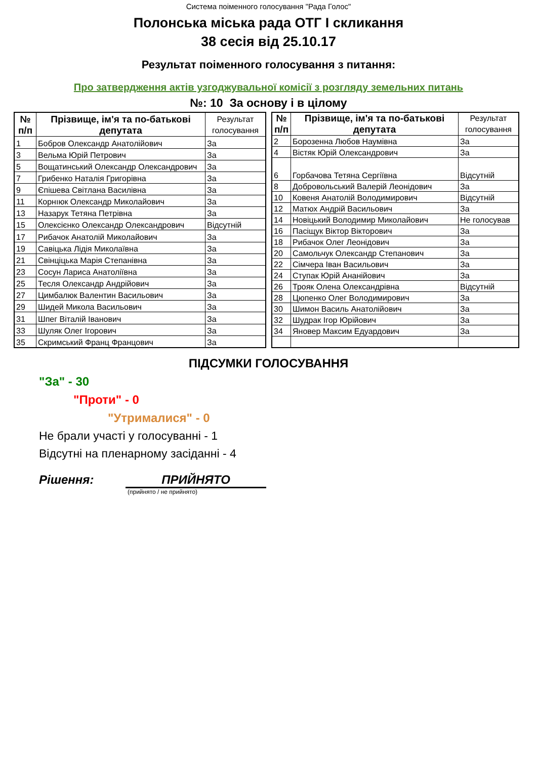Система поіменного голосування "Рада Голос"
Полонська міська рада ОТГ I скликання
38 сесія від 25.10.17
Результат поіменного голосування з питання:
Про затвердження актів узгоджувальної комісії з розгляду земельних питань
№: 10 За основу і в цілому
| № п/п | Прізвище, ім'я та по-батькові депутата | Результат голосування |
| --- | --- | --- |
| 1 | Бобров Олександр Анатолійович | За |
| 3 | Вельма Юрій Петрович | За |
| 5 | Вощатинський Олександр Олександрович | За |
| 7 | Грибенко Наталія Григорівна | За |
| 9 | Єпішева Світлана Василівна | За |
| 11 | Корнıюк Олександр Миколайович | За |
| 13 | Назарук Тетяна Петрівна | За |
| 15 | Олексієнко Олександр Олександрович | Відсутній |
| 17 | Рибачок Анатолій Миколайович | За |
| 19 | Савіцька Лідія Миколаївна | За |
| 21 | Свінціцька Марія Степанівна | За |
| 23 | Сосун Лариса Анатоліївна | За |
| 25 | Тесля Олександр Андрійович | За |
| 27 | Цимбалюк Валентин Васильович | За |
| 29 | Шидей Микола Васильович | За |
| 31 | Шпег Віталій Іванович | За |
| 33 | Шуляк Олег Ігорович | За |
| 35 | Скримський Франц Францович | За |
| № п/п | Прізвище, ім'я та по-батькові депутата | Результат голосування |
| --- | --- | --- |
| 2 | Борозенна Любов Наумівна | За |
| 4 | Вістяк Юрій Олександрович | За |
| 6 | Горбачова Тетяна Сергіївна | Відсутній |
| 8 | Добровольський Валерій Леонідович | За |
| 10 | Ковеня Анатолій Володимирович | Відсутній |
| 12 | Матюх Андрій Васильович | За |
| 14 | Новіцький Володимир Миколайович | Не голосував |
| 16 | Пасіщук Віктор Вікторович | За |
| 18 | Рибачок Олег Леонідович | За |
| 20 | Самольчук Олександр Степанович | За |
| 22 | Сімчера Іван Васильович | За |
| 24 | Ступак Юрій Ананійович | За |
| 26 | Трояк Олена Олександрівна | Відсутній |
| 28 | Цюпенко Олег Володимирович | За |
| 30 | Шимон Василь Анатолійович | За |
| 32 | Шудрак Ігор Юрійович | За |
| 34 | Яновер Максим Едуардович | За |
ПІДСУМКИ ГОЛОСУВАННЯ
"За" - 30
"Проти" - 0
"Утрималися" - 0
Не брали участі у голосуванні - 1
Відсутні на пленарному засіданні - 4
Рішення: ПРИЙНЯТО
(прийнято / не прийнято)